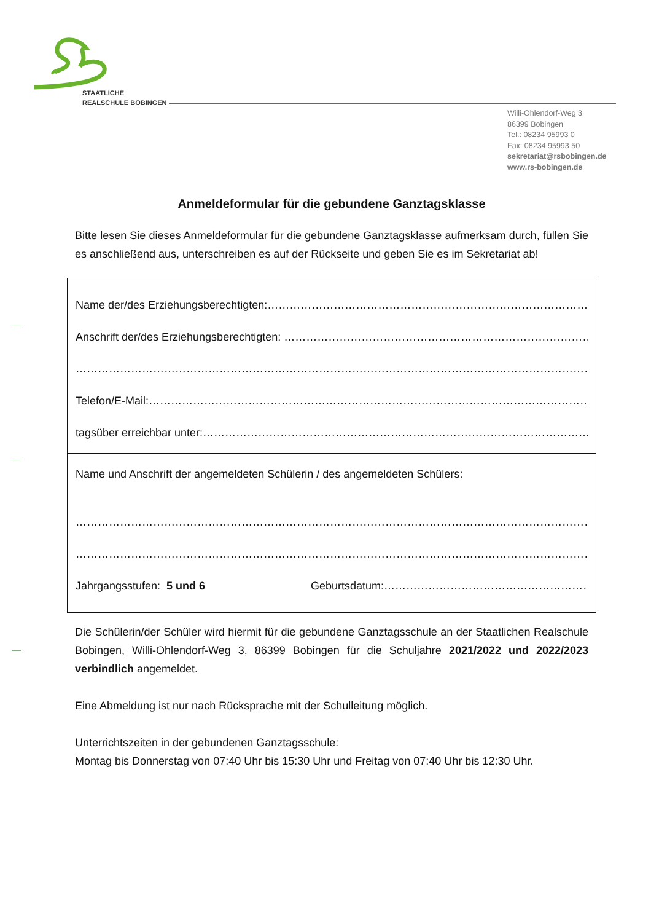STAATLICHE
REALSCHULE BOBINGEN
Willi-Ohlendorf-Weg 3
86399 Bobingen
Tel.: 08234 95993 0
Fax: 08234 95993 50
sekretariat@rsbobingen.de
www.rs-bobingen.de
Anmeldeformular für die gebundene Ganztagsklasse
Bitte lesen Sie dieses Anmeldeformular für die gebundene Ganztagsklasse aufmerksam durch, füllen Sie es anschließend aus, unterschreiben es auf der Rückseite und geben Sie es im Sekretariat ab!
Name der/des Erziehungsberechtigten:…………………………………………………………………………………
Anschrift der/des Erziehungsberechtigten: ……………………………………………………………………………
……………………………………………………………………………………………………………………………………………
Telefon/E-Mail:………………………………………………………………………………………………………………………
tagsüber erreichbar unter:…………………………………………………………………………………………………
Name und Anschrift der angemeldeten Schülerin / des angemeldeten Schülers:
……………………………………………………………………………………………………………………………………………
……………………………………………………………………………………………………………………………………………
Jahrgangsstufen: 5 und 6 Geburtsdatum:……………………………………………………
Die Schülerin/der Schüler wird hiermit für die gebundene Ganztagsschule an der Staatlichen Realschule Bobingen, Willi-Ohlendorf-Weg 3, 86399 Bobingen für die Schuljahre 2021/2022 und 2022/2023 verbindlich angemeldet.
Eine Abmeldung ist nur nach Rücksprache mit der Schulleitung möglich.
Unterrichtszeiten in der gebundenen Ganztagsschule:
Montag bis Donnerstag von 07:40 Uhr bis 15:30 Uhr und Freitag von 07:40 Uhr bis 12:30 Uhr.